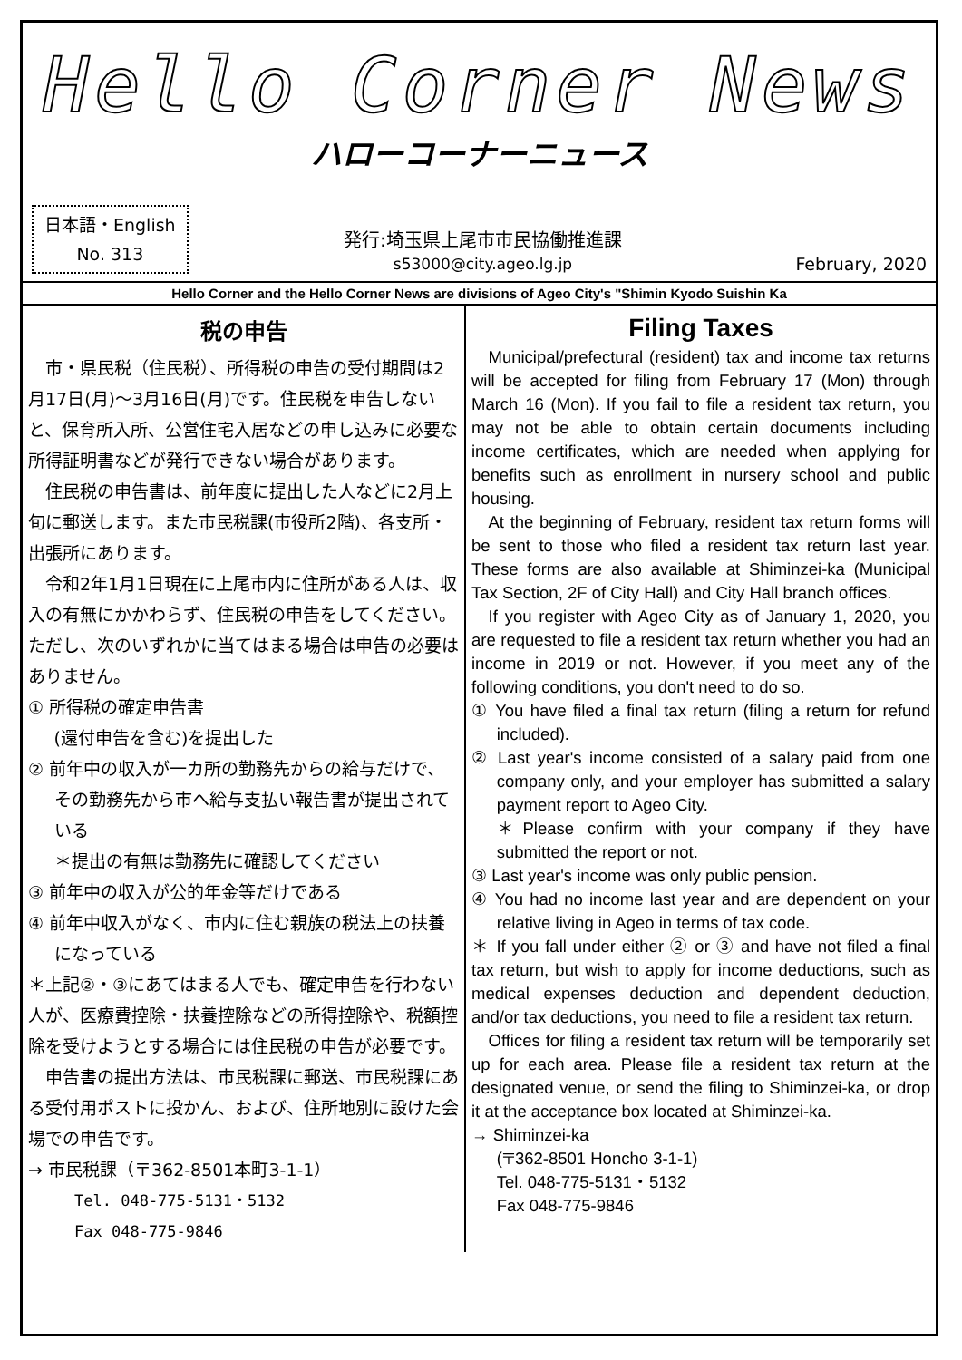Hello Corner News
ハローコーナーニュース
日本語・English
No. 313
発行:埼玉県上尾市市民協働推進課
s53000@city.ageo.lg.jp
February, 2020
Hello Corner and the Hello Corner News are divisions of Ageo City's "Shimin Kyodo Suishin Ka
税の申告
市・県民税（住民税）、所得税の申告の受付期間は2月17日(月)～3月16日(月)です。住民税を申告しないと、保育所入所、公営住宅入居などの申し込みに必要な所得証明書などが発行できない場合があります。
住民税の申告書は、前年度に提出した人などに2月上旬に郵送します。また市民税課(市役所2階)、各支所・出張所にあります。
令和2年1月1日現在に上尾市内に住所がある人は、収入の有無にかかわらず、住民税の申告をしてください。ただし、次のいずれかに当てはまる場合は申告の必要はありません。
① 所得税の確定申告書
(還付申告を含む)を提出した
② 前年中の収入が一カ所の勤務先からの給与だけで、その勤務先から市へ給与支払い報告書が提出されている
＊提出の有無は勤務先に確認してください
③ 前年中の収入が公的年金等だけである
④ 前年中収入がなく、市内に住む親族の税法上の扶養になっている
＊上記②・③にあてはまる人でも、確定申告を行わない人が、医療費控除・扶養控除などの所得控除や、税額控除を受けようとする場合には住民税の申告が必要です。
申告書の提出方法は、市民税課に郵送、市民税課にある受付用ポストに投かん、および、住所地別に設けた会場での申告です。
→ 市民税課（〒362-8501本町3-1-1）
Tel. 048-775-5131・5132
Fax 048-775-9846
Filing Taxes
Municipal/prefectural (resident) tax and income tax returns will be accepted for filing from February 17 (Mon) through March 16 (Mon). If you fail to file a resident tax return, you may not be able to obtain certain documents including income certificates, which are needed when applying for benefits such as enrollment in nursery school and public housing.
At the beginning of February, resident tax return forms will be sent to those who filed a resident tax return last year. These forms are also available at Shiminzei-ka (Municipal Tax Section, 2F of City Hall) and City Hall branch offices.
If you register with Ageo City as of January 1, 2020, you are requested to file a resident tax return whether you had an income in 2019 or not. However, if you meet any of the following conditions, you don't need to do so.
① You have filed a final tax return (filing a return for refund included).
② Last year's income consisted of a salary paid from one company only, and your employer has submitted a salary payment report to Ageo City.
＊Please confirm with your company if they have submitted the report or not.
③ Last year's income was only public pension.
④ You had no income last year and are dependent on your relative living in Ageo in terms of tax code.
＊ If you fall under either ② or ③ and have not filed a final tax return, but wish to apply for income deductions, such as medical expenses deduction and dependent deduction, and/or tax deductions, you need to file a resident tax return.
Offices for filing a resident tax return will be temporarily set up for each area. Please file a resident tax return at the designated venue, or send the filing to Shiminzei-ka, or drop it at the acceptance box located at Shiminzei-ka.
→ Shiminzei-ka
(〒362-8501 Honcho 3-1-1)
Tel. 048-775-5131・5132
Fax 048-775-9846